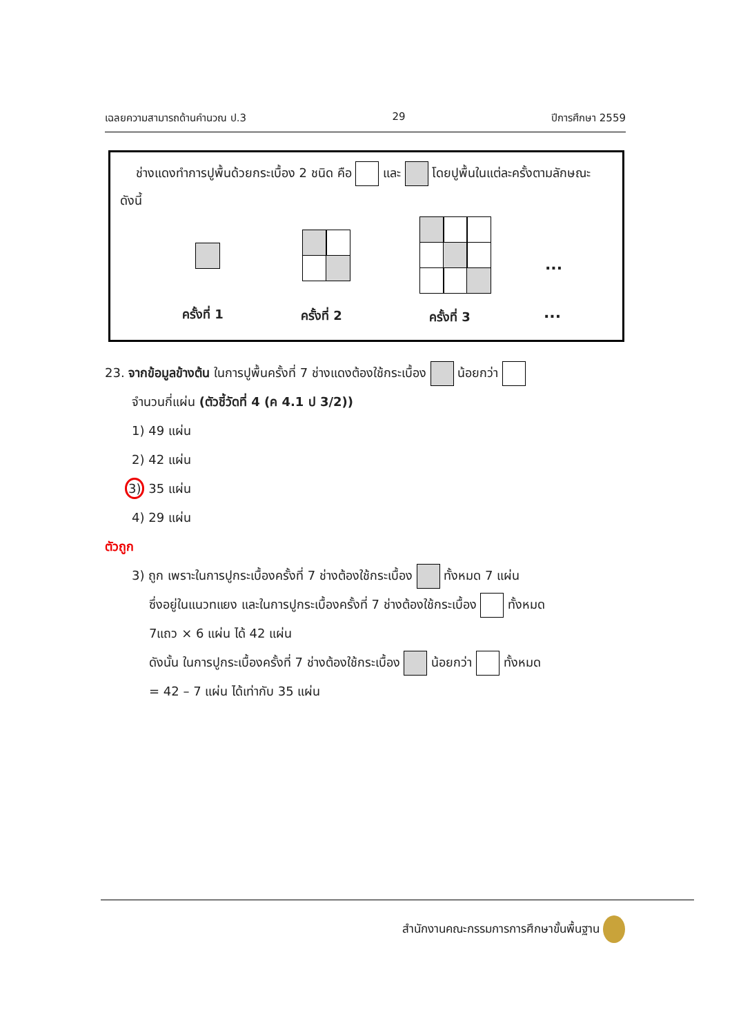เฉลยความสามารถด้านคำนวณ ป.3 29 ปีการศึกษา 2559
ช่างแดงทำการปูพื้นด้วยกระเบื้อง 2 ชนิด คือ และ โดยปูพื้นในแต่ละครั้งตามลักษณะ ดังนี้
...
ครั้งที่ 1 ครั้งที่ 2 ครั้งที่ 3 ...
23. จากข้อมูลข้างต้น ในการปูพื้นครั้งที่ 7 ช่างแดงต้องใช้กระเบื้อง น้อยกว่า
จำนวนกี่แผ่น (ตัวชี้วัดที่ 4 (ค 4.1 ป 3/2))
1) 49 แผ่น
2) 42 แผ่น
3) 35 แผ่น
4) 29 แผ่น
ตัวถูก
3) ถูก เพราะในการปูกระเบื้องครั้งที่ 7 ช่างต้องใช้กระเบื้อง ทั้งหมด 7 แผ่น
ซึ่งอยู่ในแนวทแยง และในการปูกระเบื้องครั้งที่ 7 ช่างต้องใช้กระเบื้อง ทั้งหมด
7แถว × 6 แผ่น ได้ 42 แผ่น
ดังนั้น ในการปูกระเบื้องครั้งที่ 7 ช่างต้องใช้กระเบื้อง น้อยกว่า ทั้งหมด
= 42 – 7 แผ่น ได้เท่ากับ 35 แผ่น
สำนักงานคณะกรรมการการศึกษาขั้นพื้นฐาน